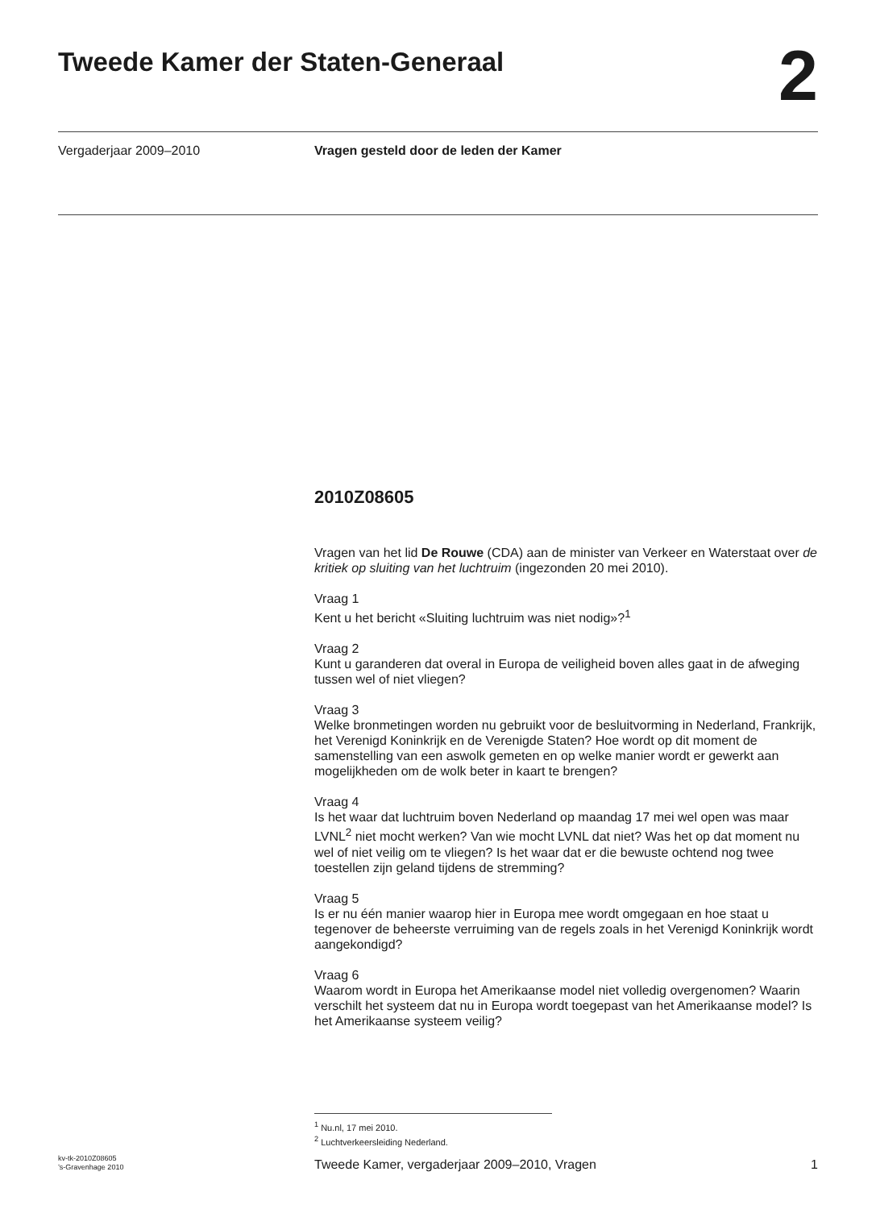Tweede Kamer der Staten-Generaal
2
Vergaderjaar 2009–2010 Vragen gesteld door de leden der Kamer
2010Z08605
Vragen van het lid De Rouwe (CDA) aan de minister van Verkeer en Waterstaat over de kritiek op sluiting van het luchtruim (ingezonden 20 mei 2010).
Vraag 1
Kent u het bericht «Sluiting luchtruim was niet nodig»?<sup>1</sup>
Vraag 2
Kunt u garanderen dat overal in Europa de veiligheid boven alles gaat in de afweging tussen wel of niet vliegen?
Vraag 3
Welke bronmetingen worden nu gebruikt voor de besluitvorming in Nederland, Frankrijk, het Verenigd Koninkrijk en de Verenigde Staten? Hoe wordt op dit moment de samenstelling van een aswolk gemeten en op welke manier wordt er gewerkt aan mogelijkheden om de wolk beter in kaart te brengen?
Vraag 4
Is het waar dat luchtruim boven Nederland op maandag 17 mei wel open was maar LVNL<sup>2</sup> niet mocht werken? Van wie mocht LVNL dat niet? Was het op dat moment nu wel of niet veilig om te vliegen? Is het waar dat er die bewuste ochtend nog twee toestellen zijn geland tijdens de stremming?
Vraag 5
Is er nu één manier waarop hier in Europa mee wordt omgegaan en hoe staat u tegenover de beheerste verruiming van de regels zoals in het Verenigd Koninkrijk wordt aangekondigd?
Vraag 6
Waarom wordt in Europa het Amerikaanse model niet volledig overgenomen? Waarin verschilt het systeem dat nu in Europa wordt toegepast van het Amerikaanse model? Is het Amerikaanse systeem veilig?
<sup>1</sup> Nu.nl, 17 mei 2010.
<sup>2</sup> Luchtverkeersleiding Nederland.
kv-tk-2010Z08605
’s-Gravenhage 2010
Tweede Kamer, vergaderjaar 2009–2010, Vragen
1